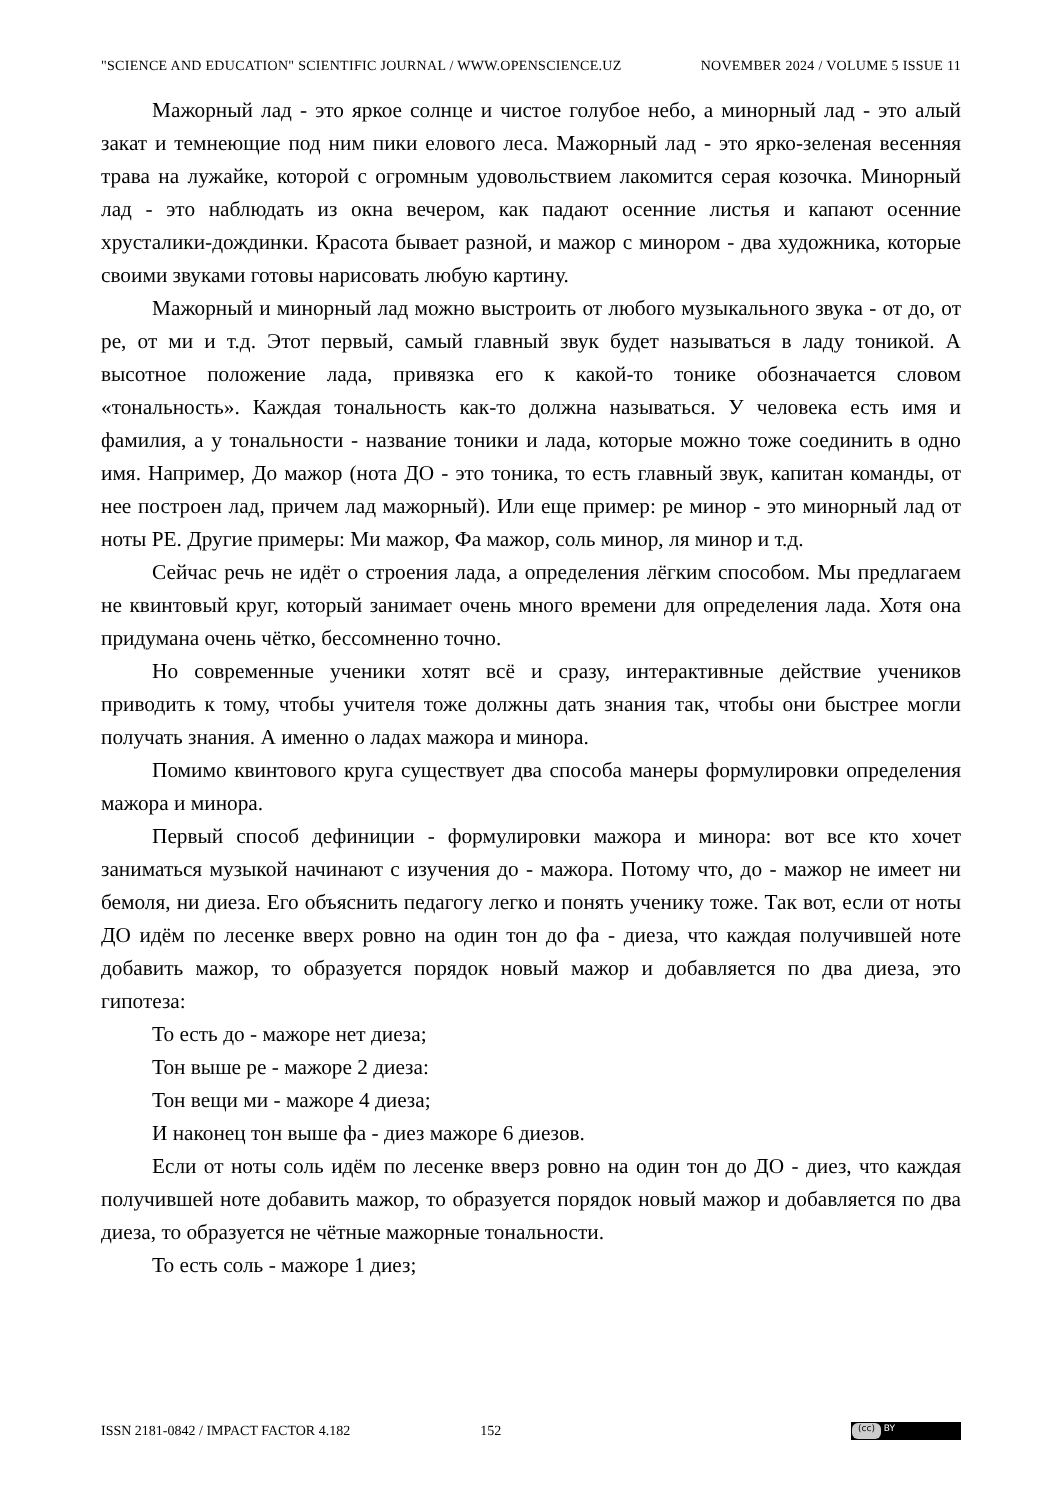"SCIENCE AND EDUCATION" SCIENTIFIC JOURNAL / WWW.OPENSCIENCE.UZ NOVEMBER 2024 / VOLUME 5 ISSUE 11
Мажорный лад - это яркое солнце и чистое голубое небо, а минорный лад - это алый закат и темнеющие под ним пики елового леса. Мажорный лад - это ярко-зеленая весенняя трава на лужайке, которой с огромным удовольствием лакомится серая козочка. Минорный лад - это наблюдать из окна вечером, как падают осенние листья и капают осенние хрусталики-дождинки. Красота бывает разной, и мажор с минором - два художника, которые своими звуками готовы нарисовать любую картину.
Мажорный и минорный лад можно выстроить от любого музыкального звука - от до, от ре, от ми и т.д. Этот первый, самый главный звук будет называться в ладу тоникой. А высотное положение лада, привязка его к какой-то тонике обозначается словом «тональность». Каждая тональность как-то должна называться. У человека есть имя и фамилия, а у тональности - название тоники и лада, которые можно тоже соединить в одно имя. Например, До мажор (нота ДО - это тоника, то есть главный звук, капитан команды, от нее построен лад, причем лад мажорный). Или еще пример: ре минор - это минорный лад от ноты РЕ. Другие примеры: Ми мажор, Фа мажор, соль минор, ля минор и т.д.
Сейчас речь не идёт о строения лада, а определения лёгким способом. Мы предлагаем не квинтовый круг, который занимает очень много времени для определения лада. Хотя она придумана очень чётко, бессомненно точно.
Но современные ученики хотят всё и сразу, интерактивные действие учеников приводить к тому, чтобы учителя тоже должны дать знания так, чтобы они быстрее могли получать знания. А именно о ладах мажора и минора.
Помимо квинтового круга существует два способа манеры формулировки определения мажора и минора.
Первый способ дефиниции - формулировки мажора и минора: вот все кто хочет заниматься музыкой начинают с изучения до - мажора. Потому что, до - мажор не имеет ни бемоля, ни диеза. Его объяснить педагогу легко и понять ученику тоже. Так вот, если от ноты ДО идём по лесенке вверх ровно на один тон до фа - диеза, что каждая получившей ноте добавить мажор, то образуется порядок новый мажор и добавляется по два диеза, это гипотеза:
То есть до - мажоре нет диеза;
Тон выше ре - мажоре 2 диеза:
Тон вещи ми - мажоре 4 диеза;
И наконец тон выше фа - диез мажоре 6 диезов.
Если от ноты соль идём по лесенке вверз ровно на один тон до ДО - диез, что каждая получившей ноте добавить мажор, то образуется порядок новый мажор и добавляется по два диеза, то образуется не чётные мажорные тональности.
То есть соль - мажоре 1 диез;
ISSN 2181-0842 / IMPACT FACTOR 4.182 152
(cc) BY